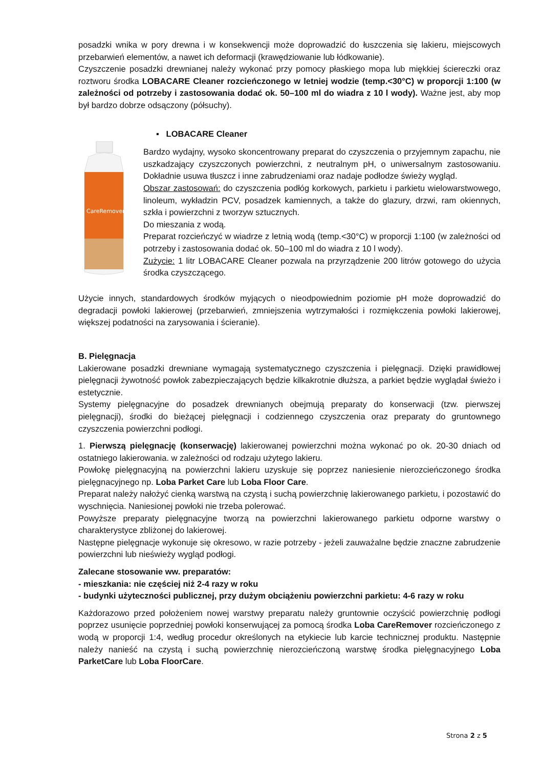posadzki wnika w pory drewna i w konsekwencji może doprowadzić do łuszczenia się lakieru, miejscowych przebarwień elementów, a nawet ich deformacji (krawędziowanie lub łódkowanie).
Czyszczenie posadzki drewnianej należy wykonać przy pomocy płaskiego mopa lub miękkiej ściereczki oraz roztworu środka LOBACARE Cleaner rozcieńczonego w letniej wodzie (temp.<30°C) w proporcji 1:100 (w zależności od potrzeby i zastosowania dodać ok. 50–100 ml do wiadra z 10 l wody). Ważne jest, aby mop był bardzo dobrze odsączony (półsuchy).
CareRemover
▪ LOBACARE Cleaner
Bardzo wydajny, wysoko skoncentrowany preparat do czyszczenia o przyjemnym zapachu, nie uszkadzający czyszczonych powierzchni, z neutralnym pH, o uniwersalnym zastosowaniu. Dokładnie usuwa tłuszcz i inne zabrudzeniami oraz nadaje podłodze świeży wygląd.
Obszar zastosowań: do czyszczenia podłóg korkowych, parkietu i parkietu wielowarstwowego, linoleum, wykładzin PCV, posadzek kamiennych, a także do glazury, drzwi, ram okiennych, szkła i powierzchni z tworzyw sztucznych.
Do mieszania z wodą.
Preparat rozcieńczyć w wiadrze z letnią wodą (temp.<30°C) w proporcji 1:100 (w zależności od potrzeby i zastosowania dodać ok. 50–100 ml do wiadra z 10 l wody).
Zużycie: 1 litr LOBACARE Cleaner pozwala na przyrządzenie 200 litrów gotowego do użycia środka czyszczącego.
Użycie innych, standardowych środków myjących o nieodpowiednim poziomie pH może doprowadzić do degradacji powłoki lakierowej (przebarwień, zmniejszenia wytrzymałości i rozmiękczenia powłoki lakierowej, większej podatności na zarysowania i ścieranie).
B. Pielęgnacja
Lakierowane posadzki drewniane wymagają systematycznego czyszczenia i pielęgnacji. Dzięki prawidłowej pielęgnacji żywotność powłok zabezpieczających będzie kilkakrotnie dłuższa, a parkiet będzie wyglądał świeżo i estetycznie.
Systemy pielęgnacyjne do posadzek drewnianych obejmują preparaty do konserwacji (tzw. pierwszej pielęgnacji), środki do bieżącej pielęgnacji i codziennego czyszczenia oraz preparaty do gruntownego czyszczenia powierzchni podłogi.
1. Pierwszą pielęgnację (konserwację) lakierowanej powierzchni można wykonać po ok. 20-30 dniach od ostatniego lakierowania. w zależności od rodzaju użytego lakieru.
Powłokę pielęgnacyjną na powierzchni lakieru uzyskuje się poprzez naniesienie nierozcieńczonego środka pielęgnacyjnego np. Loba Parket Care lub Loba Floor Care.
Preparat należy nałożyć cienką warstwą na czystą i suchą powierzchnię lakierowanego parkietu, i pozostawić do wyschnięcia. Naniesionej powłoki nie trzeba polerować.
Powyższe preparaty pielęgnacyjne tworzą na powierzchni lakierowanego parkietu odporne warstwy o charakterystyce zbliżonej do lakierowej.
Następne pielęgnacje wykonuje się okresowo, w razie potrzeby - jeżeli zauważalne będzie znaczne zabrudzenie powierzchni lub nieświeży wygląd podłogi.
Zalecane stosowanie ww. preparatów:
- mieszkania: nie częściej niż 2-4 razy w roku
- budynki użyteczności publicznej, przy dużym obciążeniu powierzchni parkietu: 4-6 razy w roku
Każdorazowo przed położeniem nowej warstwy preparatu należy gruntownie oczyścić powierzchnię podłogi poprzez usunięcie poprzedniej powłoki konserwującej za pomocą środka Loba CareRemover rozcieńczonego z wodą w proporcji 1:4, według procedur określonych na etykiecie lub karcie technicznej produktu. Następnie należy nanieść na czystą i suchą powierzchnię nierozcieńczoną warstwę środka pielęgnacyjnego Loba ParketCare lub Loba FloorCare.
Strona 2 z 5